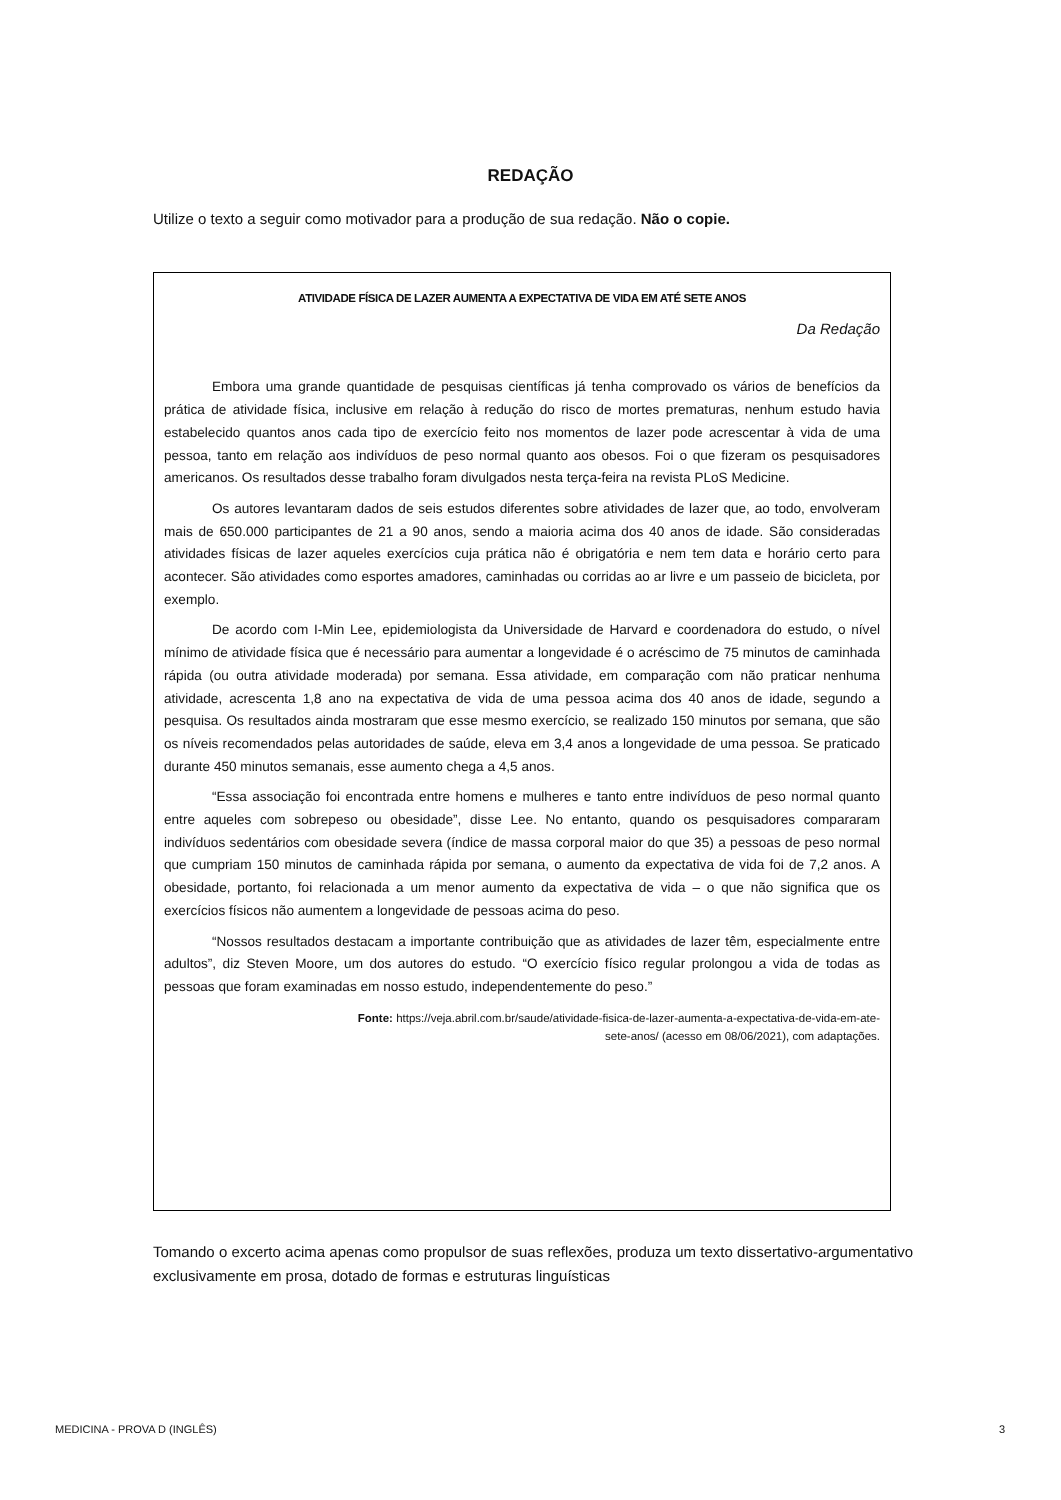REDAÇÃO
Utilize o texto a seguir como motivador para a produção de sua redação. Não o copie.
ATIVIDADE FÍSICA DE LAZER AUMENTA A EXPECTATIVA DE VIDA EM ATÉ SETE ANOS
Da Redação
Embora uma grande quantidade de pesquisas científicas já tenha comprovado os vários de benefícios da prática de atividade física, inclusive em relação à redução do risco de mortes prematuras, nenhum estudo havia estabelecido quantos anos cada tipo de exercício feito nos momentos de lazer pode acrescentar à vida de uma pessoa, tanto em relação aos indivíduos de peso normal quanto aos obesos. Foi o que fizeram os pesquisadores americanos. Os resultados desse trabalho foram divulgados nesta terça-feira na revista PLoS Medicine.
Os autores levantaram dados de seis estudos diferentes sobre atividades de lazer que, ao todo, envolveram mais de 650.000 participantes de 21 a 90 anos, sendo a maioria acima dos 40 anos de idade. São consideradas atividades físicas de lazer aqueles exercícios cuja prática não é obrigatória e nem tem data e horário certo para acontecer. São atividades como esportes amadores, caminhadas ou corridas ao ar livre e um passeio de bicicleta, por exemplo.
De acordo com I-Min Lee, epidemiologista da Universidade de Harvard e coordenadora do estudo, o nível mínimo de atividade física que é necessário para aumentar a longevidade é o acréscimo de 75 minutos de caminhada rápida (ou outra atividade moderada) por semana. Essa atividade, em comparação com não praticar nenhuma atividade, acrescenta 1,8 ano na expectativa de vida de uma pessoa acima dos 40 anos de idade, segundo a pesquisa. Os resultados ainda mostraram que esse mesmo exercício, se realizado 150 minutos por semana, que são os níveis recomendados pelas autoridades de saúde, eleva em 3,4 anos a longevidade de uma pessoa. Se praticado durante 450 minutos semanais, esse aumento chega a 4,5 anos.
“Essa associação foi encontrada entre homens e mulheres e tanto entre indivíduos de peso normal quanto entre aqueles com sobrepeso ou obesidade”, disse Lee. No entanto, quando os pesquisadores compararam indivíduos sedentários com obesidade severa (índice de massa corporal maior do que 35) a pessoas de peso normal que cumpriam 150 minutos de caminhada rápida por semana, o aumento da expectativa de vida foi de 7,2 anos. A obesidade, portanto, foi relacionada a um menor aumento da expectativa de vida – o que não significa que os exercícios físicos não aumentem a longevidade de pessoas acima do peso.
“Nossos resultados destacam a importante contribuição que as atividades de lazer têm, especialmente entre adultos”, diz Steven Moore, um dos autores do estudo. “O exercício físico regular prolongou a vida de todas as pessoas que foram examinadas em nosso estudo, independentemente do peso.”
Fonte: https://veja.abril.com.br/saude/atividade-fisica-de-lazer-aumenta-a-expectativa-de-vida-em-ate-
sete-anos/ (acesso em 08/06/2021), com adaptações.
Tomando o excerto acima apenas como propulsor de suas reflexões, produza um texto dissertativo-argumentativo exclusivamente em prosa, dotado de formas e estruturas linguísticas
MEDICINA - PROVA D (INGLÊS) 3